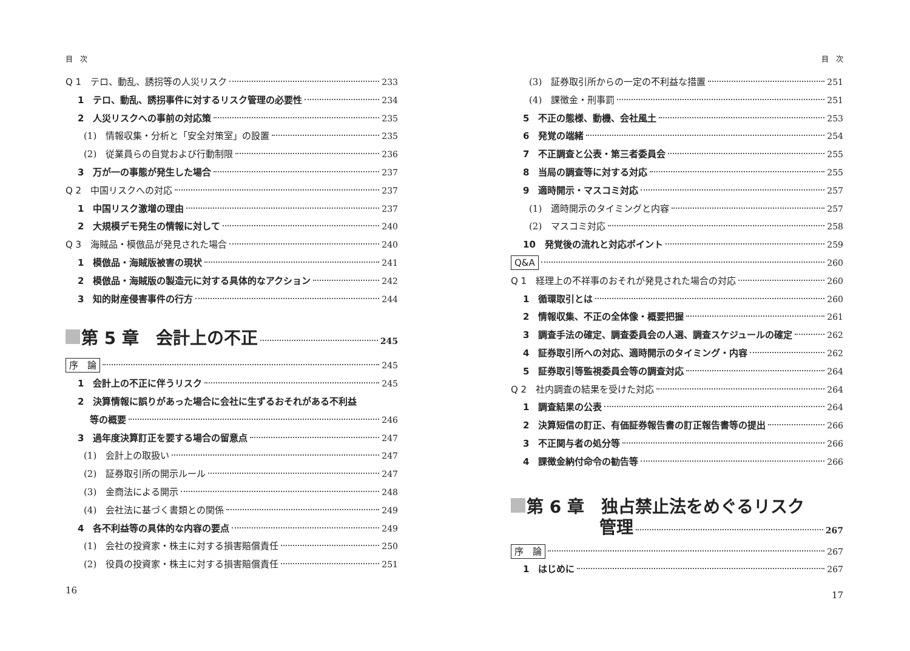目　次
Q 1　テロ、動乱、誘拐等の人災リスク 233
1　テロ、動乱、誘拐事件に対するリスク管理の必要性 234
2　人災リスクへの事前の対応策 235
(1)　情報収集・分析と「安全対策室」の設置 235
(2)　従業員らの自覚および行動制限 236
3　万が一の事態が発生した場合 237
Q 2　中国リスクへの対応 237
1　中国リスク激増の理由 237
2　大規模デモ発生の情報に対して 240
Q 3　海賊品・模倣品が発見された場合 240
1　模倣品・海賊版被害の現状 241
2　模倣品・海賊版の製造元に対する具体的なアクション 242
3　知的財産侵害事件の行方 244
第 5 章　会計上の不正 245
序　論 245
1　会計上の不正に伴うリスク 245
2　決算情報に誤りがあった場合に会社に生ずるおそれがある不利益
　 等の概要 246
3　過年度決算訂正を要する場合の留意点 247
(1)　会計上の取扱い 247
(2)　証券取引所の開示ルール 247
(3)　金商法による開示 248
(4)　会社法に基づく書類との関係 249
4　各不利益等の具体的な内容の要点 249
(1)　会社の投資家・株主に対する損害賠償責任 250
(2)　役員の投資家・株主に対する損害賠償責任 251
16
目　次
(3)　証券取引所からの一定の不利益な措置 251
(4)　課徴金・刑事罰 251
5　不正の態様、動機、会社風土 253
6　発覚の端緒 254
7　不正調査と公表・第三者委員会 255
8　当局の調査等に対する対応 255
9　適時開示・マスコミ対応 257
(1)　適時開示のタイミングと内容 257
(2)　マスコミ対応 258
10　発覚後の流れと対応ポイント 259
Q&A 260
Q 1　経理上の不祥事のおそれが発見された場合の対応 260
1　循環取引とは 260
2　情報収集、不正の全体像・概要把握 261
3　調査手法の確定、調査委員会の人選、調査スケジュールの確定 262
4　証券取引所への対応、適時開示のタイミング・内容 262
5　証券取引等監視委員会等の調査対応 264
Q 2　社内調査の結果を受けた対応 264
1　調査結果の公表 264
2　決算短信の訂正、有価証券報告書の訂正報告書等の提出 266
3　不正関与者の処分等 266
4　課徴金納付命令の勧告等 266
第 6 章　独占禁止法をめぐるリスク
管理 267
序　論 267
1　はじめに 267
17